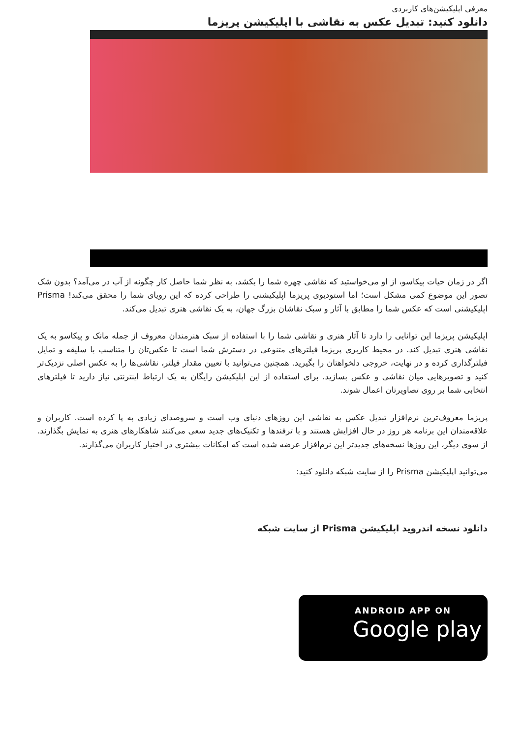معرفی اپلیکیشن‌های کاربردی
دانلود کنید: تبدیل عکس به نقاشی با اپلیکیشن پریزما
اگر در زمان حیات پیکاسو، از او می‌خواستید که نقاشی چهره شما را بکشد، به نظر شما حاصل کار چگونه از آب در می‌آمد؟ بدون شک تصور این موضوع کمی مشکل است؛ اما استودیوی پریزما اپلیکیشنی را طراحی کرده که این رویای شما را محقق می‌کند! Prisma اپلیکیشنی است که عکس شما را مطابق با آثار و سبک نقاشان بزرگ جهان، به یک نقاشی هنری تبدیل می‌کند.
اپلیکیشن پریزما این توانایی را دارد تا آثار هنری و نقاشی شما را با استفاده از سبک هنرمندان معروف از جمله مانک و پیکاسو به یک نقاشی هنری تبدیل کند. در محیط کاربری پریزما فیلترهای متنوعی در دسترش شما است تا عکس‌تان را متناسب با سلیقه و تمایل فیلترگذاری کرده و در نهایت، خروجی دلخواهتان را بگیرید. همچنین می‌توانید با تعیین مقدار فیلتر، نقاشی‌ها را به عکس اصلی نزدیک‌تر کنید و تصویرهایی میان نقاشی و عکس بسازید. برای استفاده از این اپلیکیشن رایگان به یک ارتباط اینترنتی نیاز دارید تا فیلترهای انتخابی شما بر روی تصاویرتان اعمال شوند.
پریزما معروف‌ترین نرم‌افزار تبدیل عکس به نقاشی این روزهای دنیای وب است و سروصدای زیادی به پا کرده است. کاربران و علاقه‌مندان این برنامه هر روز در حال افزایش هستند و با ترفندها و تکنیک‌های جدید سعی می‌کنند شاهکارهای هنری به نمایش بگذارند. از سوی دیگر، این روزها نسخه‌های جدیدتر این نرم‌افزار عرضه شده است که امکانات بیشتری در اختیار کاربران می‌گذارند.
می‌توانید اپلیکیشن Prisma را از سایت شبکه دانلود کنید:
دانلود نسخه اندروید اپلیکیشن Prisma از سایت شبکه
ANDROID APP ON
Google play